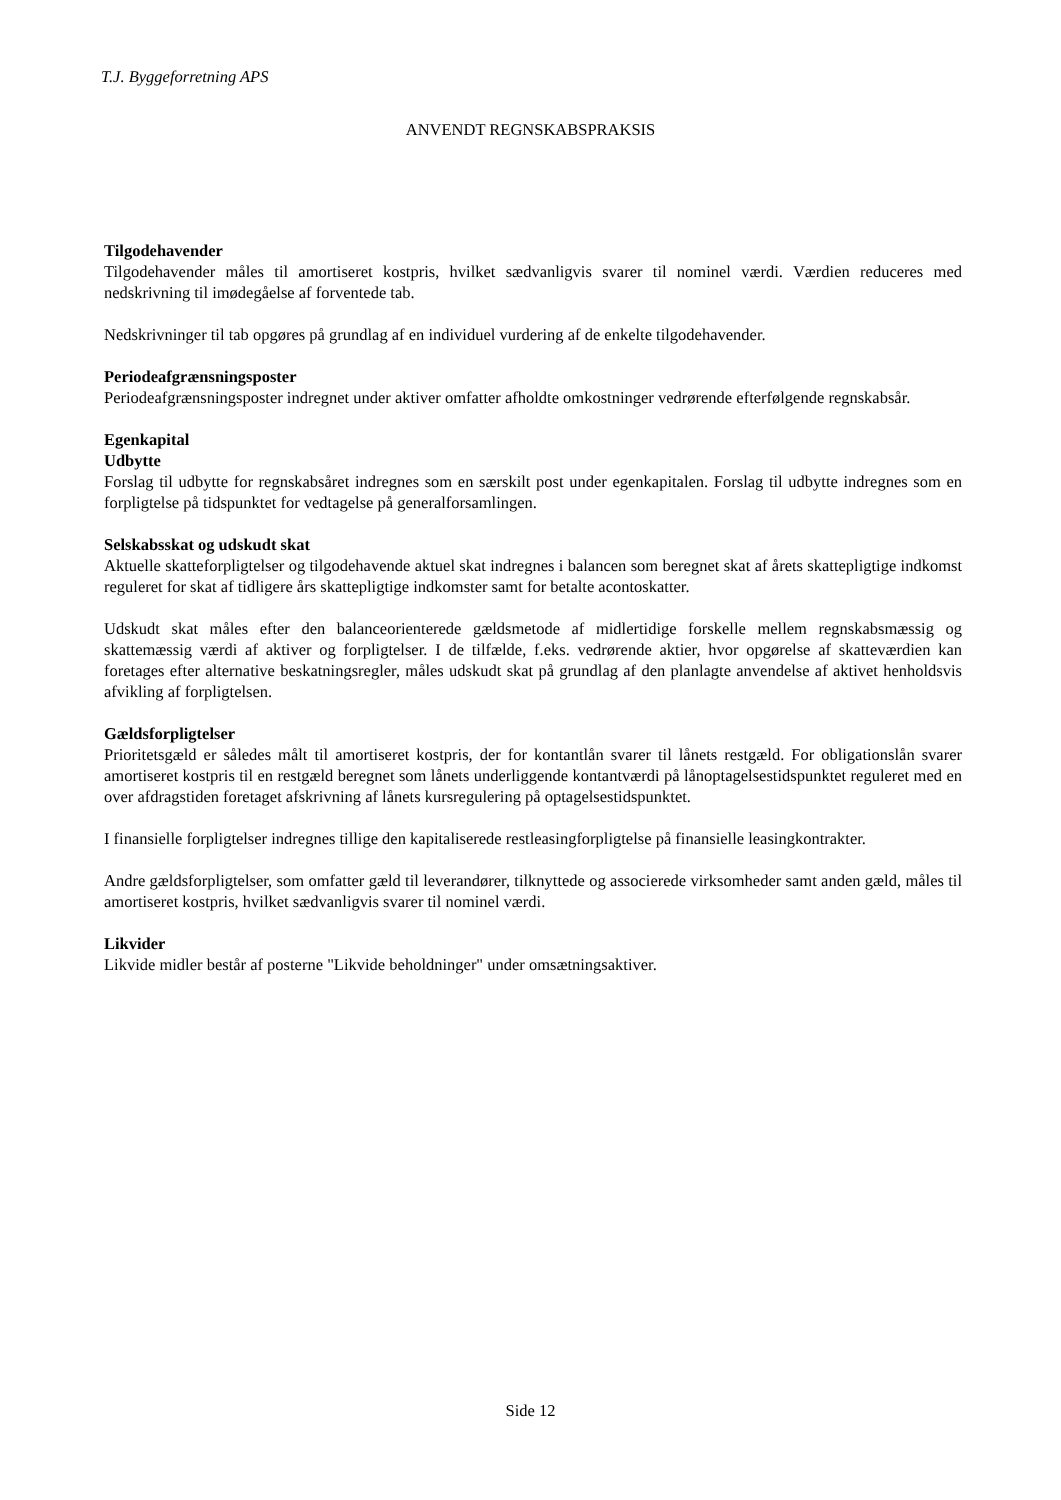T.J. Byggeforretning APS
ANVENDT REGNSKABSPRAKSIS
Tilgodehavender
Tilgodehavender måles til amortiseret kostpris, hvilket sædvanligvis svarer til nominel værdi. Værdien reduceres med nedskrivning til imødegåelse af forventede tab.
Nedskrivninger til tab opgøres på grundlag af en individuel vurdering af de enkelte tilgodehavender.
Periodeafgrænsningsposter
Periodeafgrænsningsposter indregnet under aktiver omfatter afholdte omkostninger vedrørende efterfølgende regnskabsår.
Egenkapital
Udbytte
Forslag til udbytte for regnskabsåret indregnes som en særskilt post under egenkapitalen. Forslag til udbytte indregnes som en forpligtelse på tidspunktet for vedtagelse på generalforsamlingen.
Selskabsskat og udskudt skat
Aktuelle skatteforpligtelser og tilgodehavende aktuel skat indregnes i balancen som beregnet skat af årets skattepligtige indkomst reguleret for skat af tidligere års skattepligtige indkomster samt for betalte acontoskatter.
Udskudt skat måles efter den balanceorienterede gældsmetode af midlertidige forskelle mellem regnskabsmæssig og skattemæssig værdi af aktiver og forpligtelser. I de tilfælde, f.eks. vedrørende aktier, hvor opgørelse af skatteværdien kan foretages efter alternative beskatningsregler, måles udskudt skat på grundlag af den planlagte anvendelse af aktivet henholdsvis afvikling af forpligtelsen.
Gældsforpligtelser
Prioritetsgæld er således målt til amortiseret kostpris, der for kontantlån svarer til lånets restgæld. For obligationslån svarer amortiseret kostpris til en restgæld beregnet som lånets underliggende kontantværdi på lånoptagelsestidspunktet reguleret med en over afdragstiden foretaget afskrivning af lånets kursregulering på optagelsestidspunktet.
I finansielle forpligtelser indregnes tillige den kapitaliserede restleasingforpligtelse på finansielle leasingkontrakter.
Andre gældsforpligtelser, som omfatter gæld til leverandører, tilknyttede og associerede virksomheder samt anden gæld, måles til amortiseret kostpris, hvilket sædvanligvis svarer til nominel værdi.
Likvider
Likvide midler består af posterne "Likvide beholdninger" under omsætningsaktiver.
Side 12